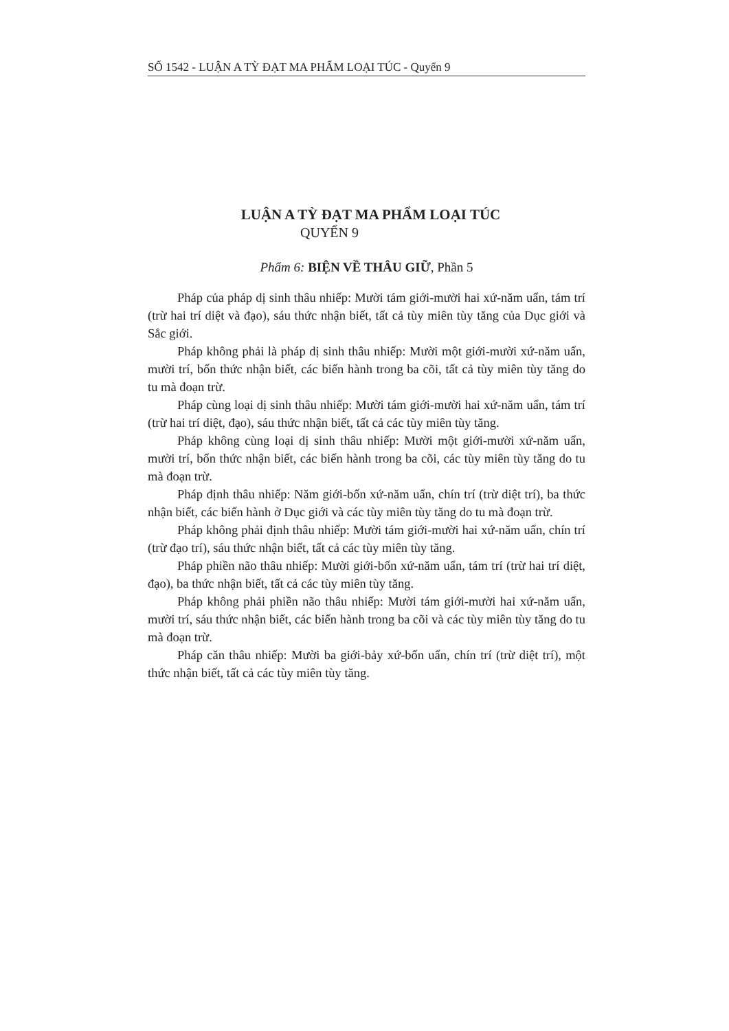SỐ 1542 - LUẬN A TỲ ĐẠT MA PHẨM LOẠI TÚC - Quyển 9
LUẬN A TỲ ĐẠT MA PHẨM LOẠI TÚC
QUYỂN 9
Phẩm 6: BIỆN VỀ THÂU GIỮ, Phần 5
Pháp của pháp dị sinh thâu nhiếp: Mười tám giới-mười hai xứ-năm uẩn, tám trí (trừ hai trí diệt và đạo), sáu thức nhận biết, tất cả tùy miên tùy tăng của Dục giới và Sắc giới.
Pháp không phải là pháp dị sinh thâu nhiếp: Mười một giới-mười xứ-năm uẩn, mười trí, bốn thức nhận biết, các biến hành trong ba cõi, tất cả tùy miên tùy tăng do tu mà đoạn trừ.
Pháp cùng loại dị sinh thâu nhiếp: Mười tám giới-mười hai xứ-năm uẩn, tám trí (trừ hai trí diệt, đạo), sáu thức nhận biết, tất cả các tùy miên tùy tăng.
Pháp không cùng loại dị sinh thâu nhiếp: Mười một giới-mười xứ-năm uẩn, mười trí, bốn thức nhận biết, các biến hành trong ba cõi, các tùy miên tùy tăng do tu mà đoạn trừ.
Pháp định thâu nhiếp: Năm giới-bốn xứ-năm uẩn, chín trí (trừ diệt trí), ba thức nhận biết, các biến hành ở Dục giới và các tùy miên tùy tăng do tu mà đoạn trừ.
Pháp không phải định thâu nhiếp: Mười tám giới-mười hai xứ-năm uẩn, chín trí (trừ đạo trí), sáu thức nhận biết, tất cả các tùy miên tùy tăng.
Pháp phiền não thâu nhiếp: Mười giới-bốn xứ-năm uẩn, tám trí (trừ hai trí diệt, đạo), ba thức nhận biết, tất cả các tùy miên tùy tăng.
Pháp không phải phiền não thâu nhiếp: Mười tám giới-mười hai xứ-năm uẩn, mười trí, sáu thức nhận biết, các biến hành trong ba cõi và các tùy miên tùy tăng do tu mà đoạn trừ.
Pháp căn thâu nhiếp: Mười ba giới-bảy xứ-bốn uẩn, chín trí (trừ diệt trí), một thức nhận biết, tất cả các tùy miên tùy tăng.